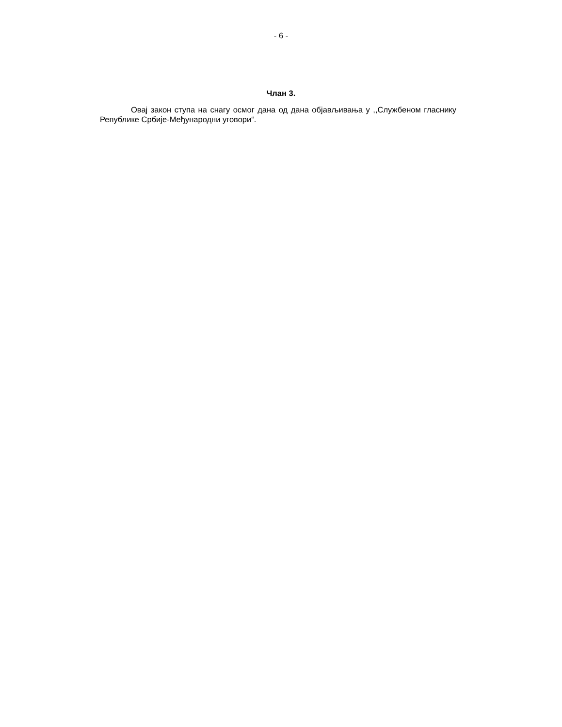- 6 -
Члан 3.
Овај закон ступа на снагу осмог дана од дана објављивања у ,,Службеном гласнику Републике Србије-Међународни уговори“.